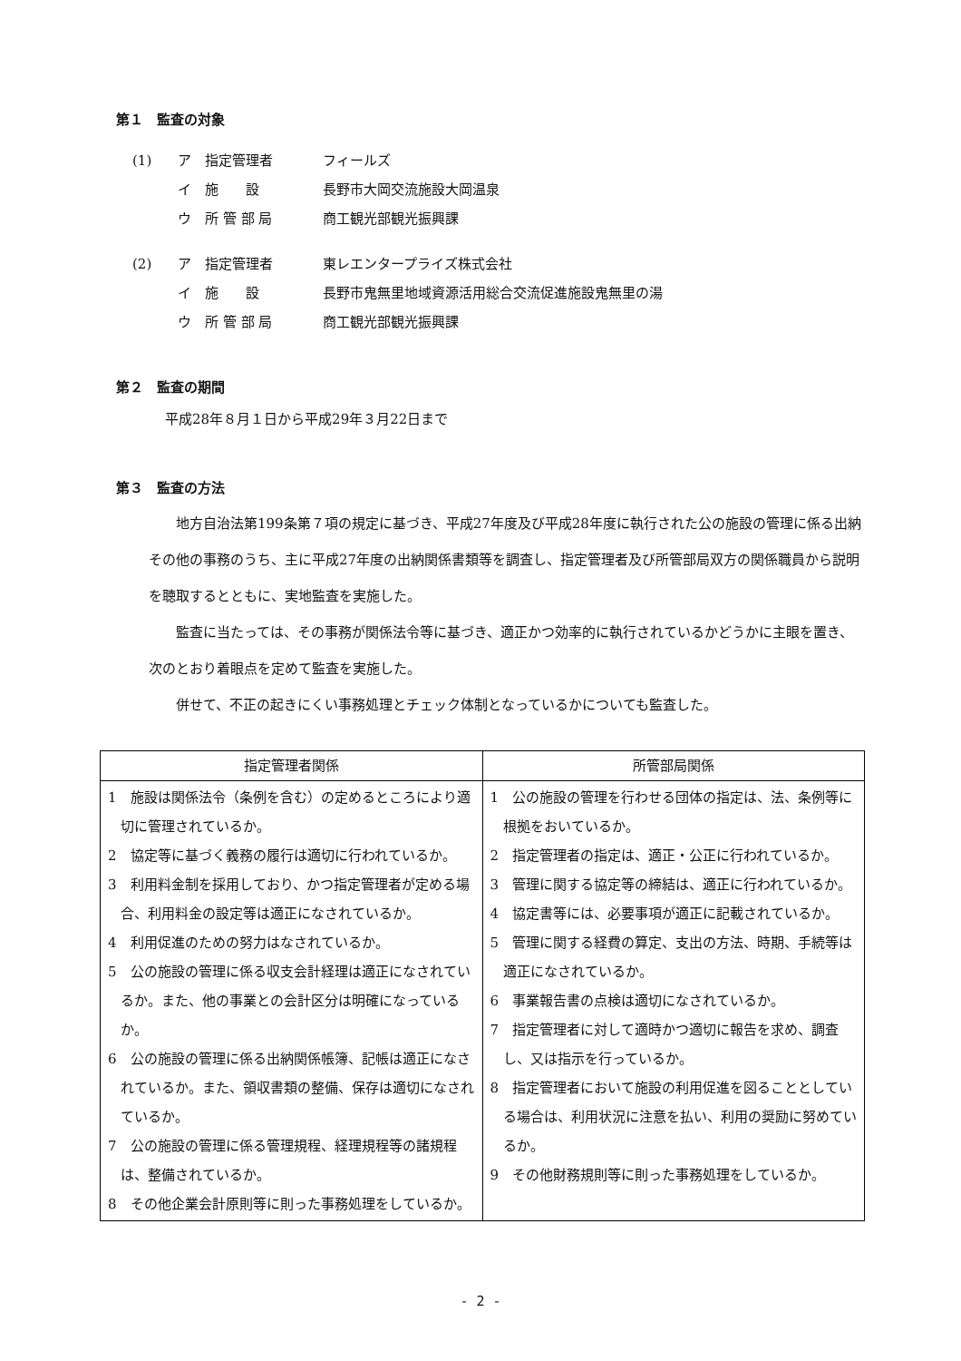第１　監査の対象
(1) ア 指定管理者 フィールズ
イ 施　　設 長野市大岡交流施設大岡温泉
ウ 所 管 部 局 商工観光部観光振興課
(2) ア 指定管理者 東レエンタープライズ株式会社
イ 施　　設 長野市鬼無里地域資源活用総合交流促進施設鬼無里の湯
ウ 所 管 部 局 商工観光部観光振興課
第２　監査の期間
平成28年８月１日から平成29年３月22日まで
第３　監査の方法
地方自治法第199条第７項の規定に基づき、平成27年度及び平成28年度に執行された公の施設の管理に係る出納その他の事務のうち、主に平成27年度の出納関係書類等を調査し、指定管理者及び所管部局双方の関係職員から説明を聴取するとともに、実地監査を実施した。
監査に当たっては、その事務が関係法令等に基づき、適正かつ効率的に執行されているかどうかに主眼を置き、次のとおり着眼点を定めて監査を実施した。
併せて、不正の起きにくい事務処理とチェック体制となっているかについても監査した。
| 指定管理者関係 | 所管部局関係 |
| --- | --- |
| 1 施設は関係法令（条例を含む）の定めるところにより適切に管理されているか。 2 協定等に基づく義務の履行は適切に行われているか。 3 利用料金制を採用しており、かつ指定管理者が定める場合、利用料金の設定等は適正になされているか。 4 利用促進のための努力はなされているか。 5 公の施設の管理に係る収支会計経理は適正になされているか。また、他の事業との会計区分は明確になっているか。 6 公の施設の管理に係る出納関係帳簿、記帳は適正になされているか。また、領収書類の整備、保存は適切になされているか。 7 公の施設の管理に係る管理規程、経理規程等の諸規程は、整備されているか。 8 その他企業会計原則等に則った事務処理をしているか。 | 1 公の施設の管理を行わせる団体の指定は、法、条例等に根拠をおいているか。 2 指定管理者の指定は、適正・公正に行われているか。 3 管理に関する協定等の締結は、適正に行われているか。 4 協定書等には、必要事項が適正に記載されているか。 5 管理に関する経費の算定、支出の方法、時期、手続等は適正になされているか。 6 事業報告書の点検は適切になされているか。 7 指定管理者に対して適時かつ適切に報告を求め、調査し、又は指示を行っているか。 8 指定管理者において施設の利用促進を図ることとしている場合は、利用状況に注意を払い、利用の奨励に努めているか。 9 その他財務規則等に則った事務処理をしているか。 |
- 2 -